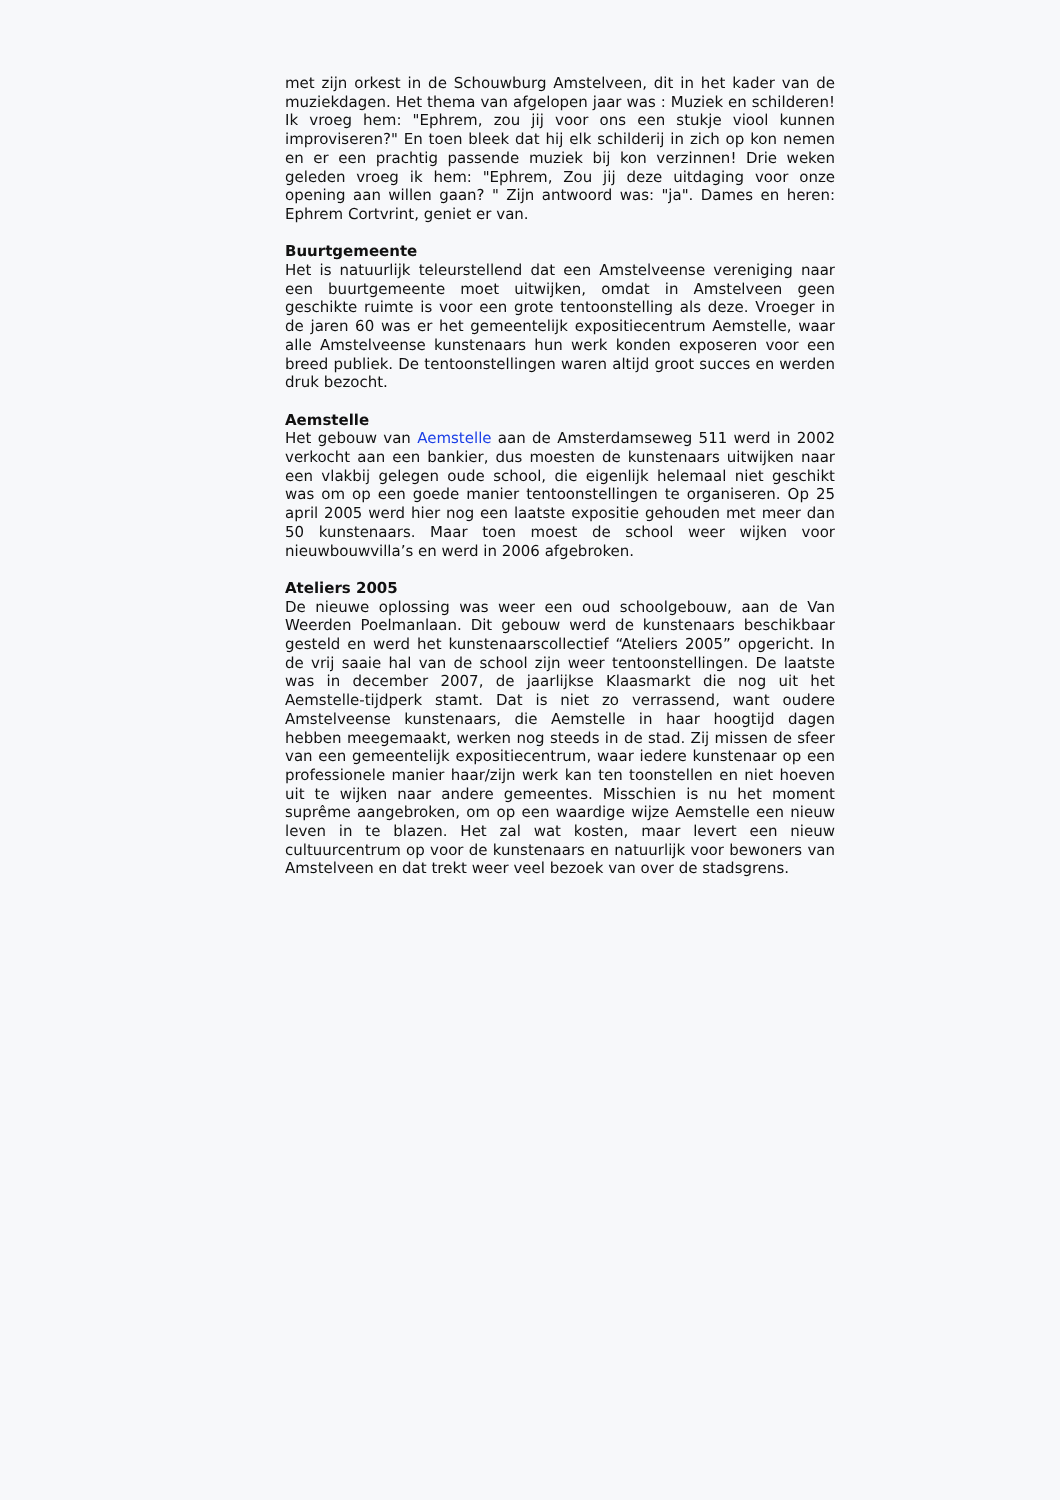met zijn orkest in de Schouwburg Amstelveen, dit in het kader van de muziekdagen. Het thema van afgelopen jaar was : Muziek en schilderen! Ik vroeg hem: "Ephrem, zou jij voor ons een stukje viool kunnen improviseren?" En toen bleek dat hij elk schilderij in zich op kon nemen en er een prachtig passende muziek bij kon verzinnen! Drie weken geleden vroeg ik hem: "Ephrem, Zou jij deze uitdaging voor onze opening aan willen gaan? " Zijn antwoord was: "ja". Dames en heren: Ephrem Cortvrint, geniet er van.
Buurtgemeente
Het is natuurlijk teleurstellend dat een Amstelveense vereniging naar een buurtgemeente moet uitwijken, omdat in Amstelveen geen geschikte ruimte is voor een grote tentoonstelling als deze. Vroeger in de jaren 60 was er het gemeentelijk expositiecentrum Aemstelle, waar alle Amstelveense kunstenaars hun werk konden exposeren voor een breed publiek. De tentoonstellingen waren altijd groot succes en werden druk bezocht.
Aemstelle
Het gebouw van Aemstelle aan de Amsterdamseweg 511 werd in 2002 verkocht aan een bankier, dus moesten de kunstenaars uitwijken naar een vlakbij gelegen oude school, die eigenlijk helemaal niet geschikt was om op een goede manier tentoonstellingen te organiseren. Op 25 april 2005 werd hier nog een laatste expositie gehouden met meer dan 50 kunstenaars. Maar toen moest de school weer wijken voor nieuwbouwvilla’s en werd in 2006 afgebroken.
Ateliers 2005
De nieuwe oplossing was weer een oud schoolgebouw, aan de Van Weerden Poelmanlaan. Dit gebouw werd de kunstenaars beschikbaar gesteld en werd het kunstenaarscollectief “Ateliers 2005” opgericht. In de vrij saaie hal van de school zijn weer tentoonstellingen. De laatste was in december 2007, de jaarlijkse Klaasmarkt die nog uit het Aemstelle-tijdperk stamt. Dat is niet zo verrassend, want oudere Amstelveense kunstenaars, die Aemstelle in haar hoogtijd dagen hebben meegemaakt, werken nog steeds in de stad. Zij missen de sfeer van een gemeentelijk expositiecentrum, waar iedere kunstenaar op een professionele manier haar/zijn werk kan ten toonstellen en niet hoeven uit te wijken naar andere gemeentes. Misschien is nu het moment suprême aangebroken, om op een waardige wijze Aemstelle een nieuw leven in te blazen. Het zal wat kosten, maar levert een nieuw cultuurcentrum op voor de kunstenaars en natuurlijk voor bewoners van Amstelveen en dat trekt weer veel bezoek van over de stadsgrens.